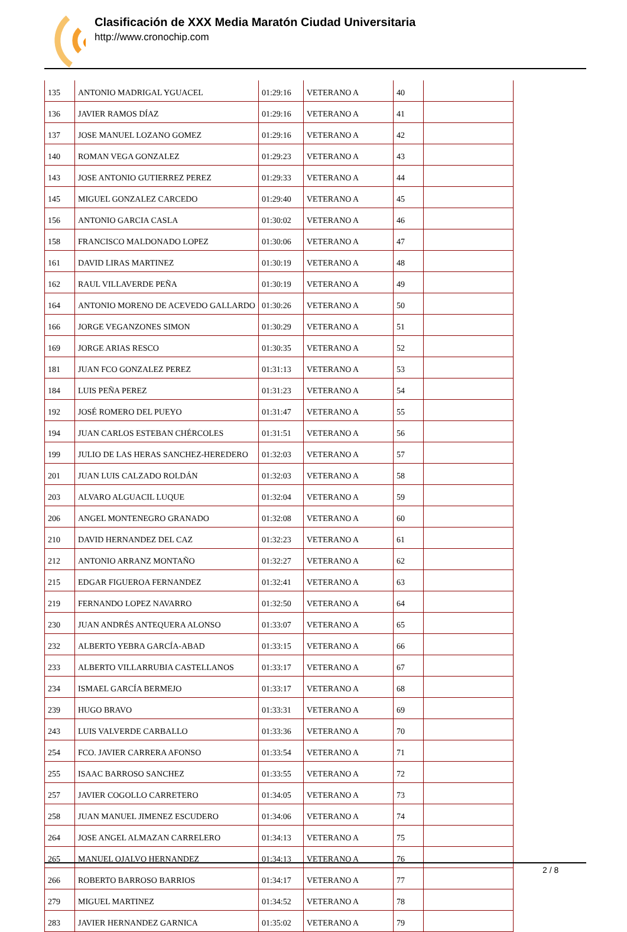Clasificación de XXX Media Maratón Ciudad Universitaria
http://www.cronochip.com
| 135 | ANTONIO MADRIGAL YGUACEL | 01:29:16 | VETERANO A | 40 | |
| 136 | JAVIER RAMOS DÍAZ | 01:29:16 | VETERANO A | 41 | |
| 137 | JOSE MANUEL LOZANO GOMEZ | 01:29:16 | VETERANO A | 42 | |
| 140 | ROMAN VEGA GONZALEZ | 01:29:23 | VETERANO A | 43 | |
| 143 | JOSE ANTONIO GUTIERREZ PEREZ | 01:29:33 | VETERANO A | 44 | |
| 145 | MIGUEL GONZALEZ CARCEDO | 01:29:40 | VETERANO A | 45 | |
| 156 | ANTONIO GARCIA CASLA | 01:30:02 | VETERANO A | 46 | |
| 158 | FRANCISCO MALDONADO LOPEZ | 01:30:06 | VETERANO A | 47 | |
| 161 | DAVID LIRAS MARTINEZ | 01:30:19 | VETERANO A | 48 | |
| 162 | RAUL VILLAVERDE PEÑA | 01:30:19 | VETERANO A | 49 | |
| 164 | ANTONIO MORENO DE ACEVEDO GALLARDO | 01:30:26 | VETERANO A | 50 | |
| 166 | JORGE VEGANZONES SIMON | 01:30:29 | VETERANO A | 51 | |
| 169 | JORGE ARIAS RESCO | 01:30:35 | VETERANO A | 52 | |
| 181 | JUAN FCO GONZALEZ PEREZ | 01:31:13 | VETERANO A | 53 | |
| 184 | LUIS PEÑA PEREZ | 01:31:23 | VETERANO A | 54 | |
| 192 | JOSÉ ROMERO DEL PUEYO | 01:31:47 | VETERANO A | 55 | |
| 194 | JUAN CARLOS ESTEBAN CHÉRCOLES | 01:31:51 | VETERANO A | 56 | |
| 199 | JULIO DE LAS HERAS SANCHEZ-HEREDERO | 01:32:03 | VETERANO A | 57 | |
| 201 | JUAN LUIS CALZADO ROLDÁN | 01:32:03 | VETERANO A | 58 | |
| 203 | ALVARO ALGUACIL LUQUE | 01:32:04 | VETERANO A | 59 | |
| 206 | ANGEL MONTENEGRO GRANADO | 01:32:08 | VETERANO A | 60 | |
| 210 | DAVID HERNANDEZ DEL CAZ | 01:32:23 | VETERANO A | 61 | |
| 212 | ANTONIO ARRANZ MONTAÑO | 01:32:27 | VETERANO A | 62 | |
| 215 | EDGAR FIGUEROA FERNANDEZ | 01:32:41 | VETERANO A | 63 | |
| 219 | FERNANDO LOPEZ NAVARRO | 01:32:50 | VETERANO A | 64 | |
| 230 | JUAN ANDRÉS ANTEQUERA ALONSO | 01:33:07 | VETERANO A | 65 | |
| 232 | ALBERTO YEBRA GARCÍA-ABAD | 01:33:15 | VETERANO A | 66 | |
| 233 | ALBERTO VILLARRUBIA CASTELLANOS | 01:33:17 | VETERANO A | 67 | |
| 234 | ISMAEL GARCÍA BERMEJO | 01:33:17 | VETERANO A | 68 | |
| 239 | HUGO BRAVO | 01:33:31 | VETERANO A | 69 | |
| 243 | LUIS VALVERDE CARBALLO | 01:33:36 | VETERANO A | 70 | |
| 254 | FCO. JAVIER CARRERA AFONSO | 01:33:54 | VETERANO A | 71 | |
| 255 | ISAAC BARROSO SANCHEZ | 01:33:55 | VETERANO A | 72 | |
| 257 | JAVIER COGOLLO CARRETERO | 01:34:05 | VETERANO A | 73 | |
| 258 | JUAN MANUEL JIMENEZ ESCUDERO | 01:34:06 | VETERANO A | 74 | |
| 264 | JOSE ANGEL ALMAZAN CARRELERO | 01:34:13 | VETERANO A | 75 | |
| 265 | MANUEL OJALVO HERNANDEZ | 01:34:13 | VETERANO A | 76 | |
| 266 | ROBERTO BARROSO BARRIOS | 01:34:17 | VETERANO A | 77 | |
| 279 | MIGUEL MARTINEZ | 01:34:52 | VETERANO A | 78 | |
| 283 | JAVIER HERNANDEZ GARNICA | 01:35:02 | VETERANO A | 79 | |
2 / 8